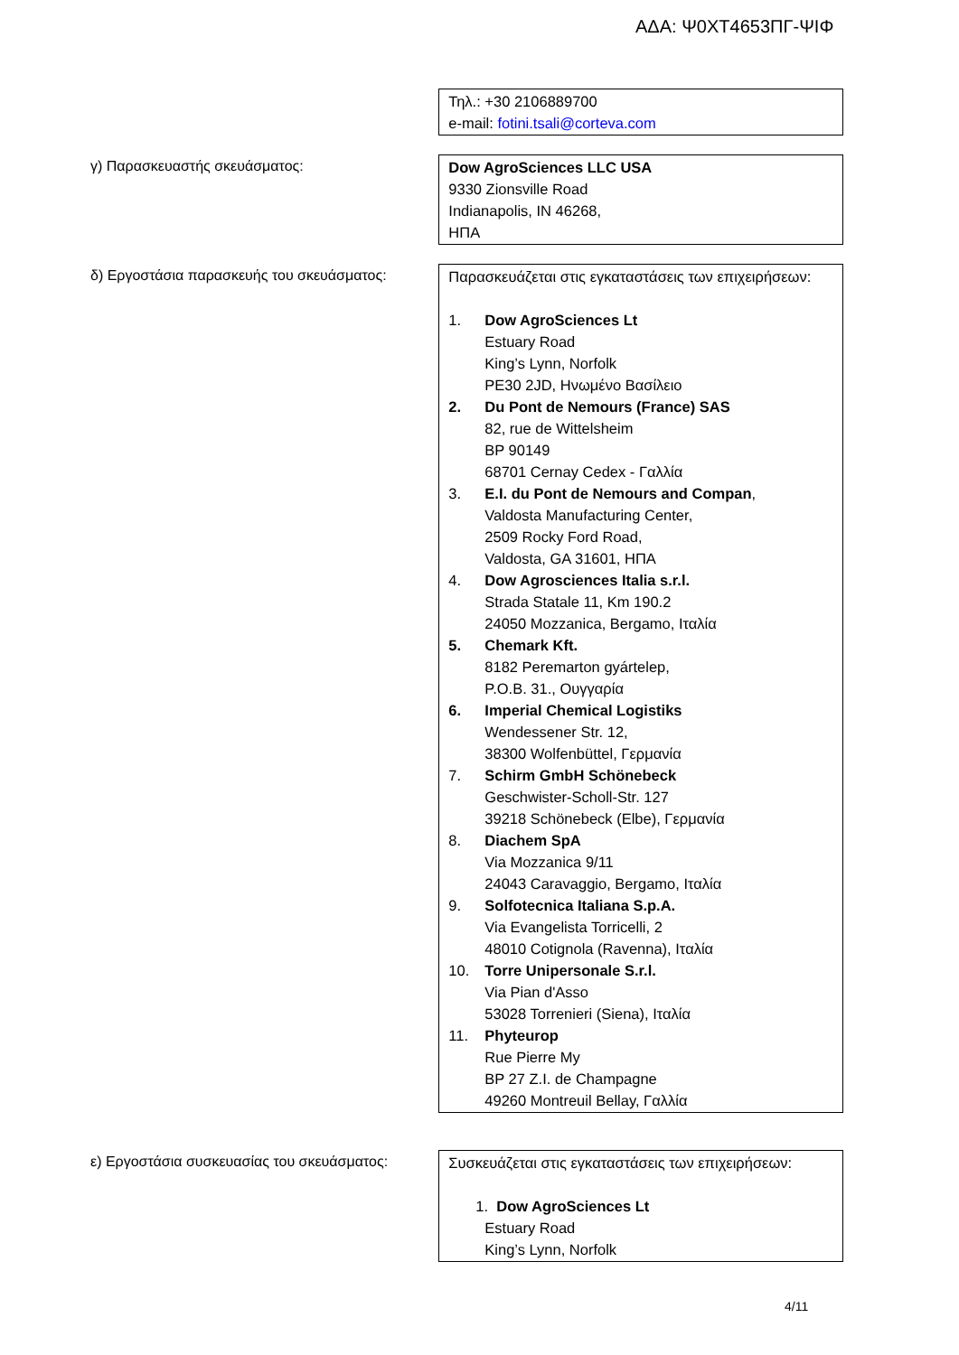ΑΔΑ: Ψ0ΧΤ4653ΠΓ-ΨΙΦ
Τηλ.: +30 2106889700
e-mail: fotini.tsali@corteva.com
γ) Παρασκευαστής σκευάσματος:
Dow AgroSciences LLC USA
9330 Zionsville Road
Indianapolis, IN 46268,
ΗΠΑ
δ) Εργοστάσια παρασκευής του σκευάσματος:
Παρασκευάζεται στις εγκαταστάσεις των επιχειρήσεων:
1. Dow AgroSciences Lt
Estuary Road
King’s Lynn, Norfolk
PE30 2JD, Ηνωμένο Βασίλειο
2. Du Pont de Nemours (France) SAS
82, rue de Wittelsheim
BP 90149
68701 Cernay Cedex - Γαλλία
3. E.I. du Pont de Nemours and Compan,
Valdosta Manufacturing Center,
2509 Rocky Ford Road,
Valdosta, GA 31601, ΗΠΑ
4. Dow Agrosciences Italia s.r.l.
Strada Statale 11, Km 190.2
24050 Mozzanica, Bergamo, Ιταλία
5. Chemark Kft.
8182 Peremarton gyártelep,
P.O.B. 31., Ουγγαρία
6. Imperial Chemical Logistiks
Wendessener Str. 12,
38300 Wolfenbüttel, Γερμανία
7. Schirm GmbH Schönebeck
Geschwister-Scholl-Str. 127
39218 Schönebeck (Elbe), Γερμανία
8. Diachem SpA
Via Mozzanica 9/11
24043 Caravaggio, Bergamo, Ιταλία
9. Solfotecnica Italiana S.p.A.
Via Evangelista Torricelli, 2
48010 Cotignola (Ravenna), Ιταλία
10. Torre Unipersonale S.r.l.
Via Pian d'Asso
53028 Torrenieri (Siena), Ιταλία
11. Phyteurop
Rue Pierre My
BP 27 Z.I. de Champagne
49260 Montreuil Bellay, Γαλλία
ε) Εργοστάσια συσκευασίας του σκευάσματος:
Συσκευάζεται στις εγκαταστάσεις των επιχειρήσεων:
1. Dow AgroSciences Lt
Estuary Road
King’s Lynn, Norfolk
4/11